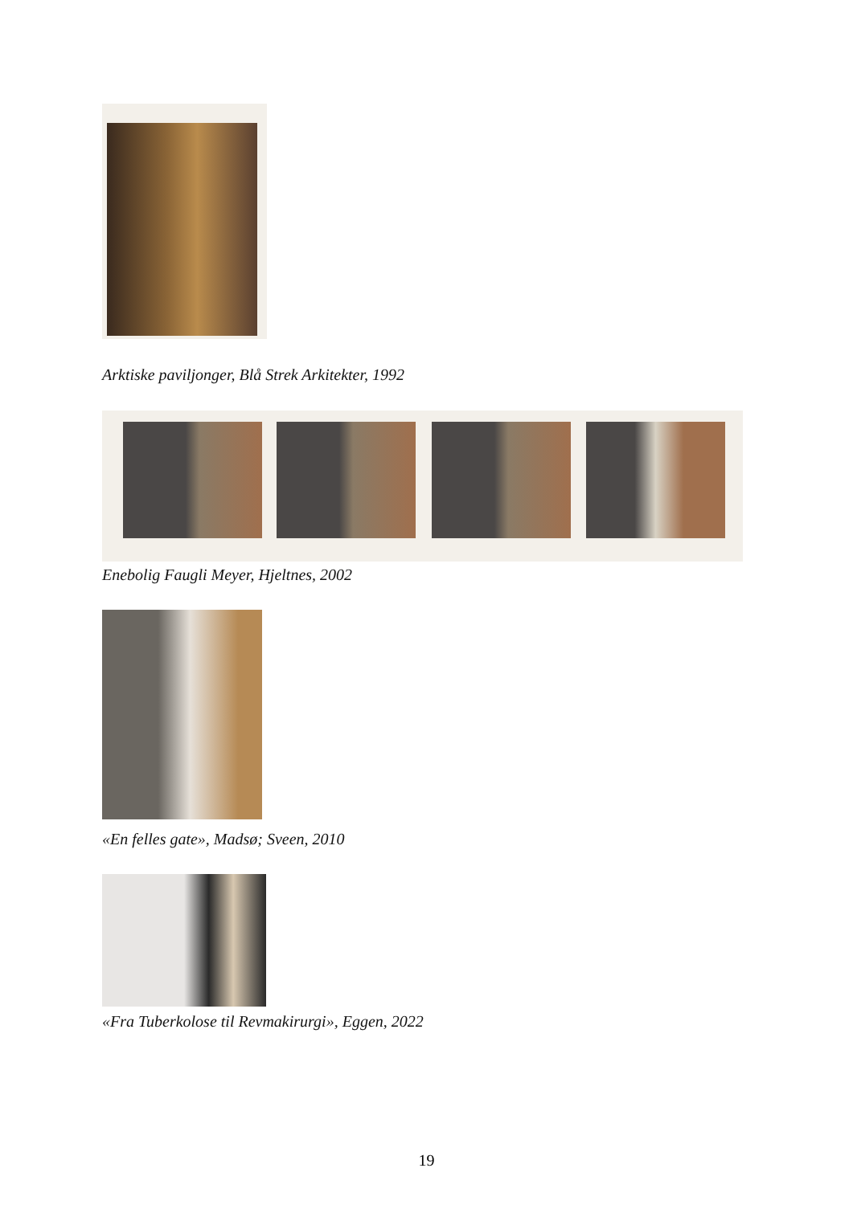Arktiske paviljonger, Blå Strek Arkitekter, 1992
Enebolig Faugli Meyer, Hjeltnes, 2002
«En felles gate», Madsø; Sveen, 2010
«Fra Tuberkolose til Revmakirurgi», Eggen, 2022
19